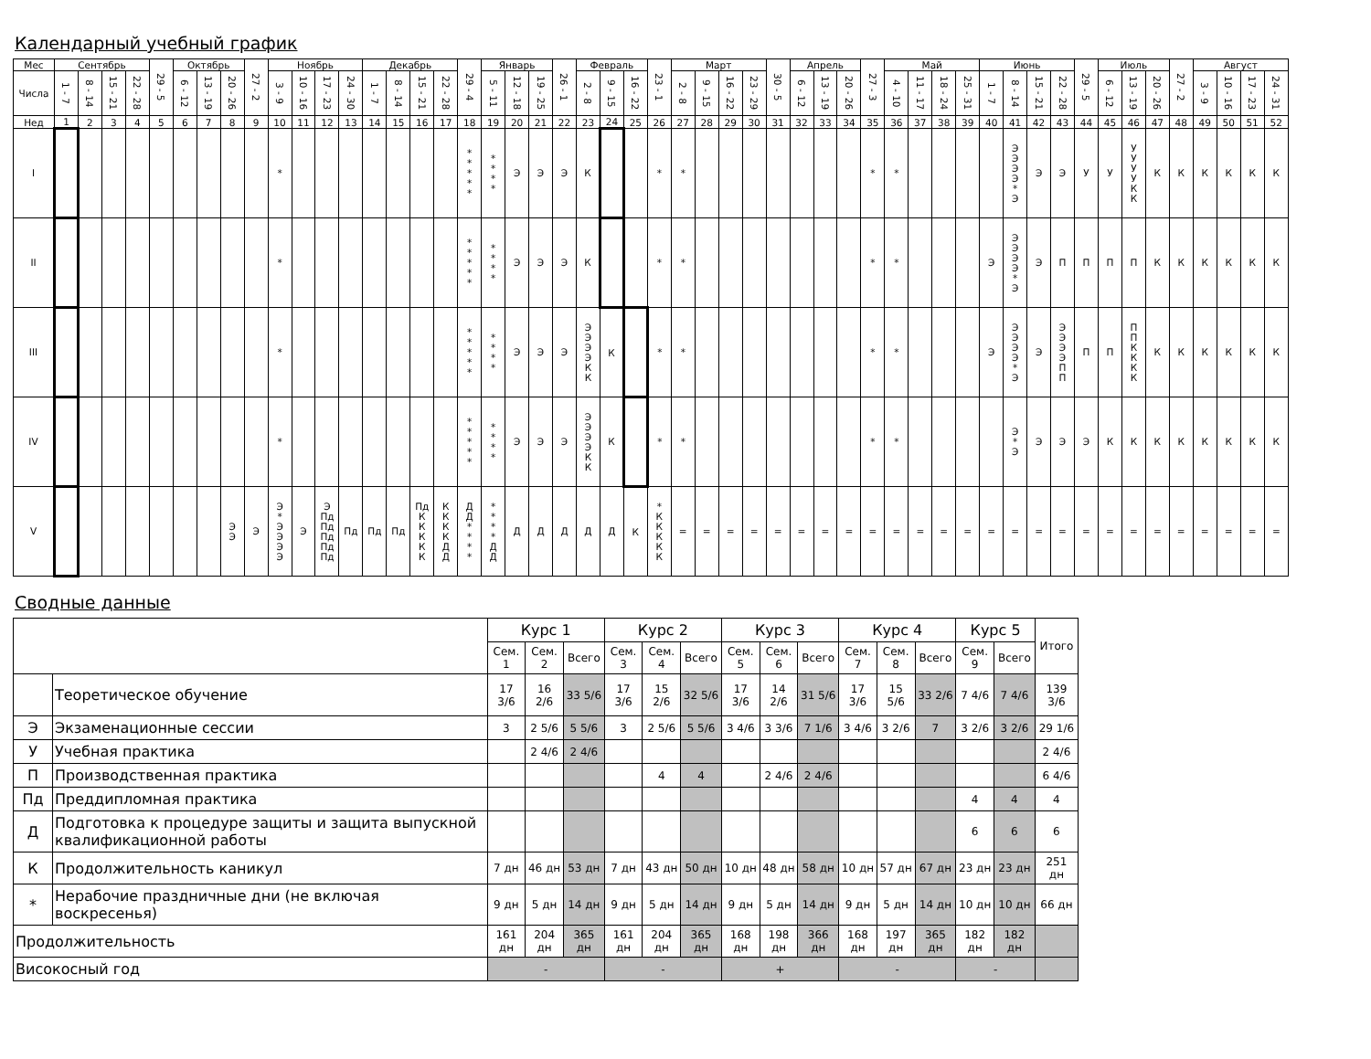Календарный учебный график
| Мес | Сентябрь | | | | 29 - 5 | Октябрь | | | 27 - 2 | Ноябрь | | | | Декабрь | | | | 29 - 4 | Январь | | | 26 - 1 | Февраль | | | 23 - 1 | Март | | | | 30 - 5 | Апрель | | | 27 - 3 | Май | | | | Июнь | | | | 29 - 5 | Июль | | | 27 - 2 | Август | | | |
| --- | --- | --- | --- | --- | --- | --- | --- | --- | --- | --- | --- | --- | --- | --- | --- | --- | --- | --- | --- | --- | --- | --- | --- | --- | --- | --- | --- | --- | --- | --- | --- | --- | --- | --- | --- | --- | --- | --- | --- | --- | --- | --- | --- | --- | --- | --- | --- | --- | --- | --- | --- | --- |
| Числа | 1 - 7 | 8 - 14 | 15 - 21 | 22 - 28 | | 6 - 12 | 13 - 19 | 20 - 26 | | 3 - 9 | 10 - 16 | 17 - 23 | 24 - 30 | 1 - 7 | 8 - 14 | 15 - 21 | 22 - 28 | | 5 - 11 | 12 - 18 | 19 - 25 | | 2 - 8 | 9 - 15 | 16 - 22 | | 2 - 8 | 9 - 15 | 16 - 22 | 23 - 29 | | 6 - 12 | 13 - 19 | 20 - 26 | | 4 - 10 | 11 - 17 | 18 - 24 | 25 - 31 | 1 - 7 | 8 - 14 | 15 - 21 | 22 - 28 | | 6 - 12 | 13 - 19 | 20 - 26 | | 3 - 9 | 10 - 16 | 17 - 23 | 24 - 31 |
| Нед | 1 | 2 | 3 | 4 | 5 | 6 | 7 | 8 | 9 | 10 | 11 | 12 | 13 | 14 | 15 | 16 | 17 | 18 | 19 | 20 | 21 | 22 | 23 | 24 | 25 | 26 | 27 | 28 | 29 | 30 | 31 | 32 | 33 | 34 | 35 | 36 | 37 | 38 | 39 | 40 | 41 | 42 | 43 | 44 | 45 | 46 | 47 | 48 | 49 | 50 | 51 | 52 |
| I | | | | | | | | | | * | | | | | | | | * * * * * | * * * * | Э | Э | Э | К | | | * | * | | | | | | | | * | * | | | | | Э Э Э Э * Э | Э | Э | У | У | У У У У К К | К | К | К | К | К | К |
| II | | | | | | | | | | * | | | | | | | | * * * * * | * * * * | Э | Э | Э | К | | | * | * | | | | | | | | * | * | | | | Э | Э Э Э Э * Э | Э | П | П | П | П | К | К | К | К | К | К |
| III | | | | | | | | | | * | | | | | | | | * * * * * | * * * * | Э | Э | Э | Э Э Э Э К К | К | | * | * | | | | | | | | * | * | | | | Э | Э Э Э Э * Э | Э | Э Э Э Э П П | П | П | П П К К К К | К | К | К | К | К | К |
| IV | | | | | | | | | | * | | | | | | | | * * * * * | * * * * | Э | Э | Э | Э Э Э Э К К | К | | * | * | | | | | | | | * | * | | | | | Э * Э | Э | Э | Э | К | К | К | К | К | К | К | К |
| V | | | | | | | | Э Э | Э | Э * Э Э Э Э | Э | Э Пд Пд Пд Пд Пд | Пд | Пд | Пд | Пд К К К К К | К К К К Д Д | Д Д * * * * | * * * * Д Д | Д | Д | Д | Д | Д | К | * К К К К К | = | = | = | = | = | = | = | = | = | = | = | = | = | = | = | = | = | = | = | = | = | = | = | = | = | = |
Сводные данные
| | | Курс 1 | | | Курс 2 | | | Курс 3 | | | Курс 4 | | | Курс 5 | | Итого |
| --- | --- | --- | --- | --- | --- | --- | --- | --- | --- | --- | --- | --- | --- | --- | --- | --- |
| | | Сем. 1 | Сем. 2 | Всего | Сем. 3 | Сем. 4 | Всего | Сем. 5 | Сем. 6 | Всего | Сем. 7 | Сем. 8 | Всего | Сем. 9 | Всего | |
| | Теоретическое обучение | 17 3/6 | 16 2/6 | 33 5/6 | 17 3/6 | 15 2/6 | 32 5/6 | 17 3/6 | 14 2/6 | 31 5/6 | 17 3/6 | 15 5/6 | 33 2/6 | 7 4/6 | 7 4/6 | 139 3/6 |
| Э | Экзаменационные сессии | 3 | 2 5/6 | 5 5/6 | 3 | 2 5/6 | 5 5/6 | 3 4/6 | 3 3/6 | 7 1/6 | 3 4/6 | 3 2/6 | 7 | 3 2/6 | 3 2/6 | 29 1/6 |
| У | Учебная практика | | 2 4/6 | 2 4/6 | | | | | | | | | | | | 2 4/6 |
| П | Производственная практика | | | | | 4 | 4 | | 2 4/6 | 2 4/6 | | | | | | 6 4/6 |
| Пд | Преддипломная практика | | | | | | | | | | | | | 4 | 4 | 4 |
| Д | Подготовка к процедуре защиты и защита выпускной квалификационной работы | | | | | | | | | | | | | 6 | 6 | 6 |
| К | Продолжительность каникул | 7 дн | 46 дн | 53 дн | 7 дн | 43 дн | 50 дн | 10 дн | 48 дн | 58 дн | 10 дн | 57 дн | 67 дн | 23 дн | 23 дн | 251 дн |
| * | Нерабочие праздничные дни (не включая воскресенья) | 9 дн | 5 дн | 14 дн | 9 дн | 5 дн | 14 дн | 9 дн | 5 дн | 14 дн | 9 дн | 5 дн | 14 дн | 10 дн | 10 дн | 66 дн |
| Продолжительность | | 161 дн | 204 дн | 365 дн | 161 дн | 204 дн | 365 дн | 168 дн | 198 дн | 366 дн | 168 дн | 197 дн | 365 дн | 182 дн | 182 дн | |
| Високосный год | | - | | | - | | | + | | | - | | | - | | |